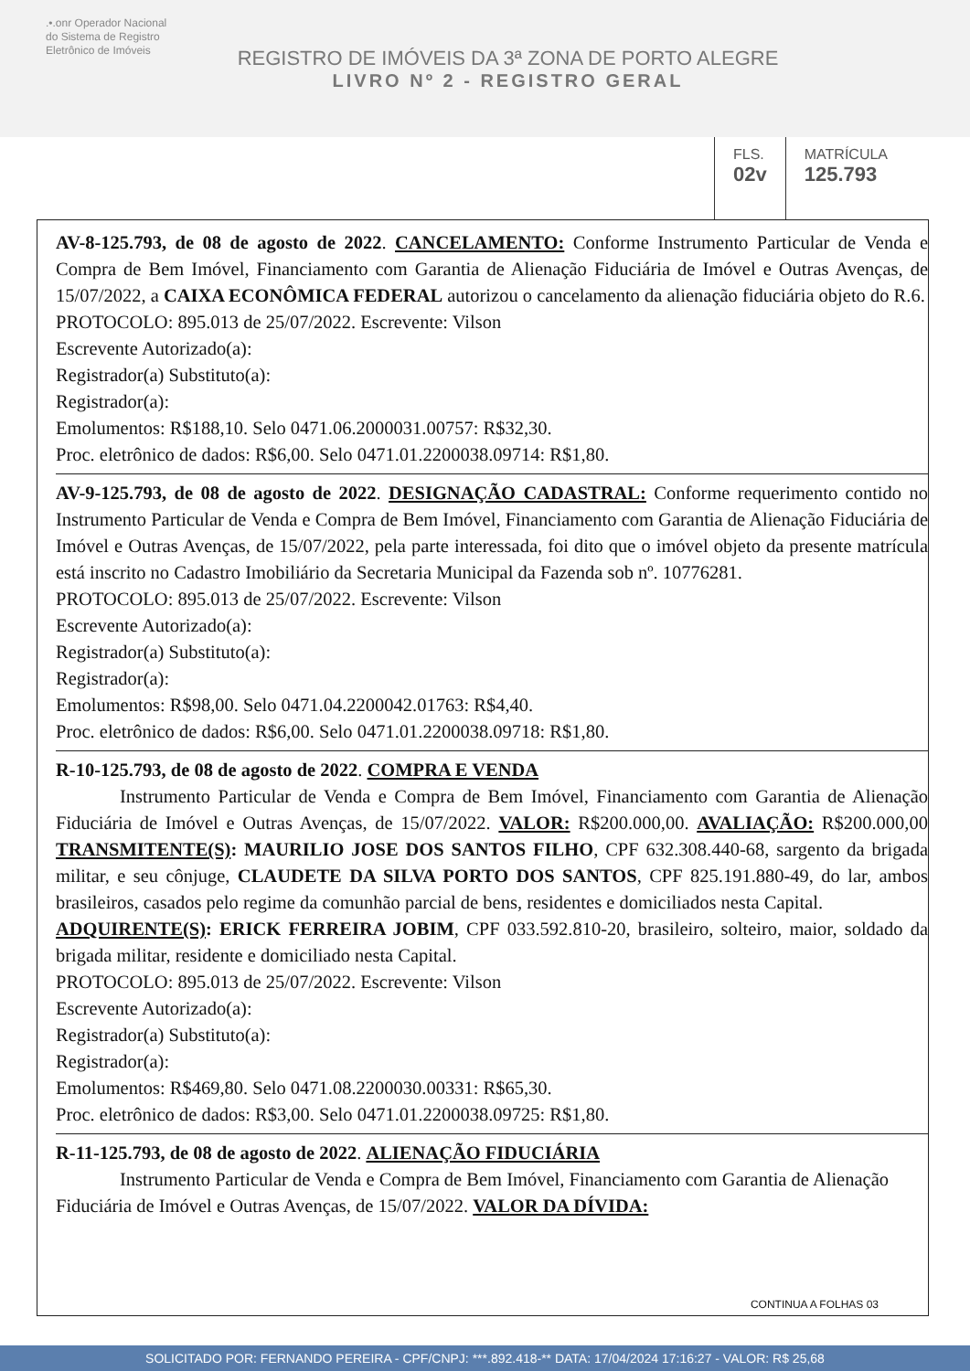.•.onr Operador Nacional
do Sistema de Registro
Eletrônico de Imóveis
REGISTRO DE IMÓVEIS DA 3ª ZONA DE PORTO ALEGRE
LIVRO Nº 2 - REGISTRO GERAL
FLS.
02v
MATRÍCULA
125.793
AV-8-125.793, de 08 de agosto de 2022. CANCELAMENTO: Conforme Instrumento Particular de Venda e Compra de Bem Imóvel, Financiamento com Garantia de Alienação Fiduciária de Imóvel e Outras Avenças, de 15/07/2022, a CAIXA ECONÔMICA FEDERAL autorizou o cancelamento da alienação fiduciária objeto do R.6.
PROTOCOLO: 895.013 de 25/07/2022. Escrevente: Vilson
Escrevente Autorizado(a):
Registrador(a) Substituto(a):
Registrador(a):
Emolumentos: R$188,10. Selo 0471.06.2000031.00757: R$32,30.
Proc. eletrônico de dados: R$6,00. Selo 0471.01.2200038.09714: R$1,80.
AV-9-125.793, de 08 de agosto de 2022. DESIGNAÇÃO CADASTRAL: Conforme requerimento contido no Instrumento Particular de Venda e Compra de Bem Imóvel, Financiamento com Garantia de Alienação Fiduciária de Imóvel e Outras Avenças, de 15/07/2022, pela parte interessada, foi dito que o imóvel objeto da presente matrícula está inscrito no Cadastro Imobiliário da Secretaria Municipal da Fazenda sob nº. 10776281.
PROTOCOLO: 895.013 de 25/07/2022. Escrevente: Vilson
Escrevente Autorizado(a):
Registrador(a) Substituto(a):
Registrador(a):
Emolumentos: R$98,00. Selo 0471.04.2200042.01763: R$4,40.
Proc. eletrônico de dados: R$6,00. Selo 0471.01.2200038.09718: R$1,80.
R-10-125.793, de 08 de agosto de 2022. COMPRA E VENDA
Instrumento Particular de Venda e Compra de Bem Imóvel, Financiamento com Garantia de Alienação Fiduciária de Imóvel e Outras Avenças, de 15/07/2022. VALOR: R$200.000,00. AVALIAÇÃO: R$200.000,00 TRANSMITENTE(S): MAURILIO JOSE DOS SANTOS FILHO, CPF 632.308.440-68, sargento da brigada militar, e seu cônjuge, CLAUDETE DA SILVA PORTO DOS SANTOS, CPF 825.191.880-49, do lar, ambos brasileiros, casados pelo regime da comunhão parcial de bens, residentes e domiciliados nesta Capital.
ADQUIRENTE(S): ERICK FERREIRA JOBIM, CPF 033.592.810-20, brasileiro, solteiro, maior, soldado da brigada militar, residente e domiciliado nesta Capital.
PROTOCOLO: 895.013 de 25/07/2022. Escrevente: Vilson
Escrevente Autorizado(a):
Registrador(a) Substituto(a):
Registrador(a):
Emolumentos: R$469,80. Selo 0471.08.2200030.00331: R$65,30.
Proc. eletrônico de dados: R$3,00. Selo 0471.01.2200038.09725: R$1,80.
R-11-125.793, de 08 de agosto de 2022. ALIENAÇÃO FIDUCIÁRIA
Instrumento Particular de Venda e Compra de Bem Imóvel, Financiamento com Garantia de Alienação Fiduciária de Imóvel e Outras Avenças, de 15/07/2022. VALOR DA DÍVIDA:
CONTINUA A FOLHAS 03
SOLICITADO POR: FERNANDO PEREIRA - CPF/CNPJ: ***.892.418-** DATA: 17/04/2024 17:16:27 - VALOR: R$ 25,68